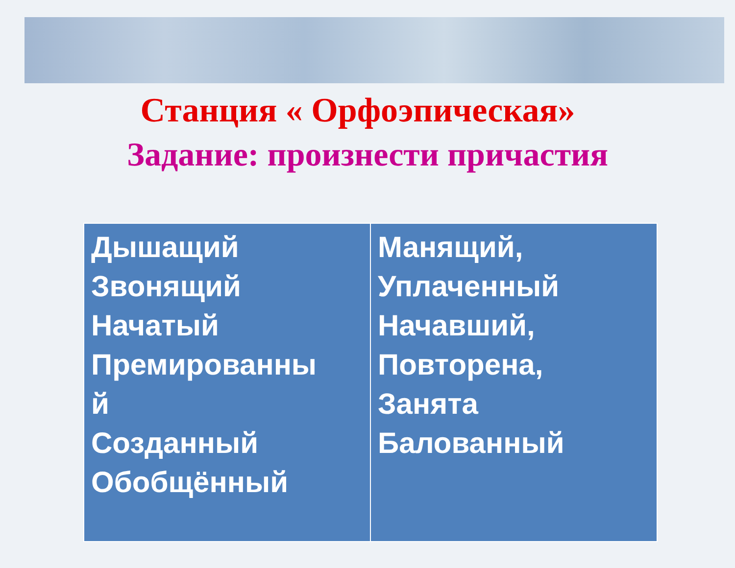Станция « Орфоэпическая»
Задание: произнести причастия
| Дышащий Звонящий Начатый Премированны й Созданный Обобщённый | Манящий, Уплаченный Начавший, Повторена, Занята Балованный |